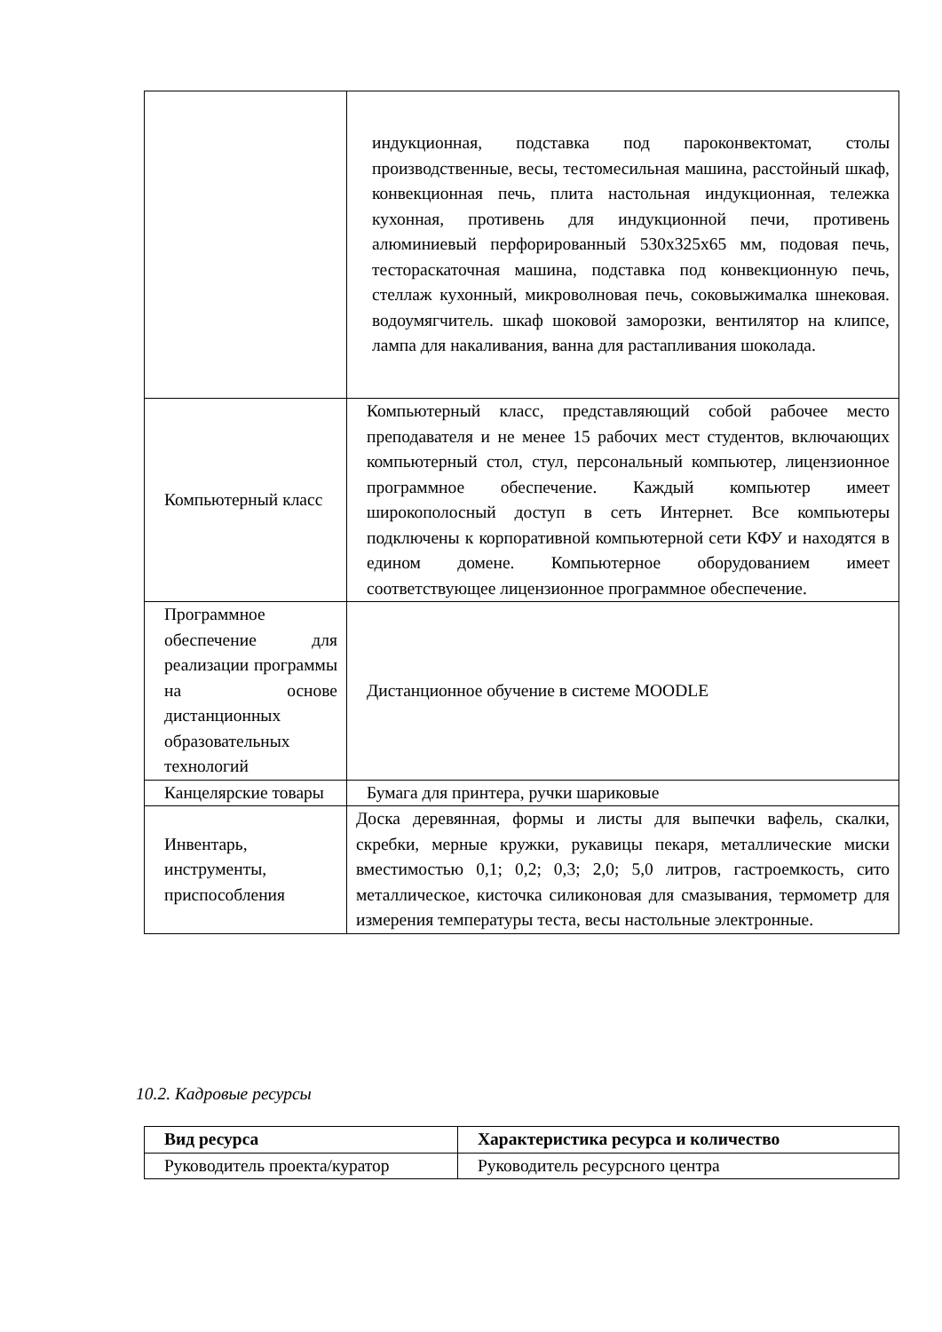| | индукционная, подставка под пароконвектомат, столы производственные, весы, тестомесильная машина, расстойный шкаф, конвекционная печь, плита настольная индукционная, тележка кухонная, противень для индукционной печи, противень алюминиевый перфорированный 530х325х65 мм, подовая печь, тестораскаточная машина, подставка под конвекционную печь, стеллаж кухонный, микроволновая печь, соковыжималка шнековая. водоумягчитель. шкаф шоковой заморозки, вентилятор на клипсе, лампа для накаливания, ванна для растапливания шоколада. |
| Компьютерный класс | Компьютерный класс, представляющий собой рабочее место преподавателя и не менее 15 рабочих мест студентов, включающих компьютерный стол, стул, персональный компьютер, лицензионное программное обеспечение. Каждый компьютер имеет широкополосный доступ в сеть Интернет. Все компьютеры подключены к корпоративной компьютерной сети КФУ и находятся в едином домене. Компьютерное оборудованием имеет соответствующее лицензионное программное обеспечение. |
| Программное обеспечение для реализации программы на основе дистанционных образовательных технологий | Дистанционное обучение в системе MOODLE |
| Канцелярские товары | Бумага для принтера, ручки шариковые |
| Инвентарь, инструменты, приспособления | Доска деревянная, формы и листы для выпечки вафель, скалки, скребки, мерные кружки, рукавицы пекаря, металлические миски вместимостью 0,1; 0,2; 0,3; 2,0; 5,0 литров, гастроемкость, сито металлическое, кисточка силиконовая для смазывания, термометр для измерения температуры теста, весы настольные электронные. |
10.2. Кадровые ресурсы
| Вид ресурса | Характеристика ресурса и количество |
| --- | --- |
| Руководитель проекта/куратор | Руководитель ресурсного центра |